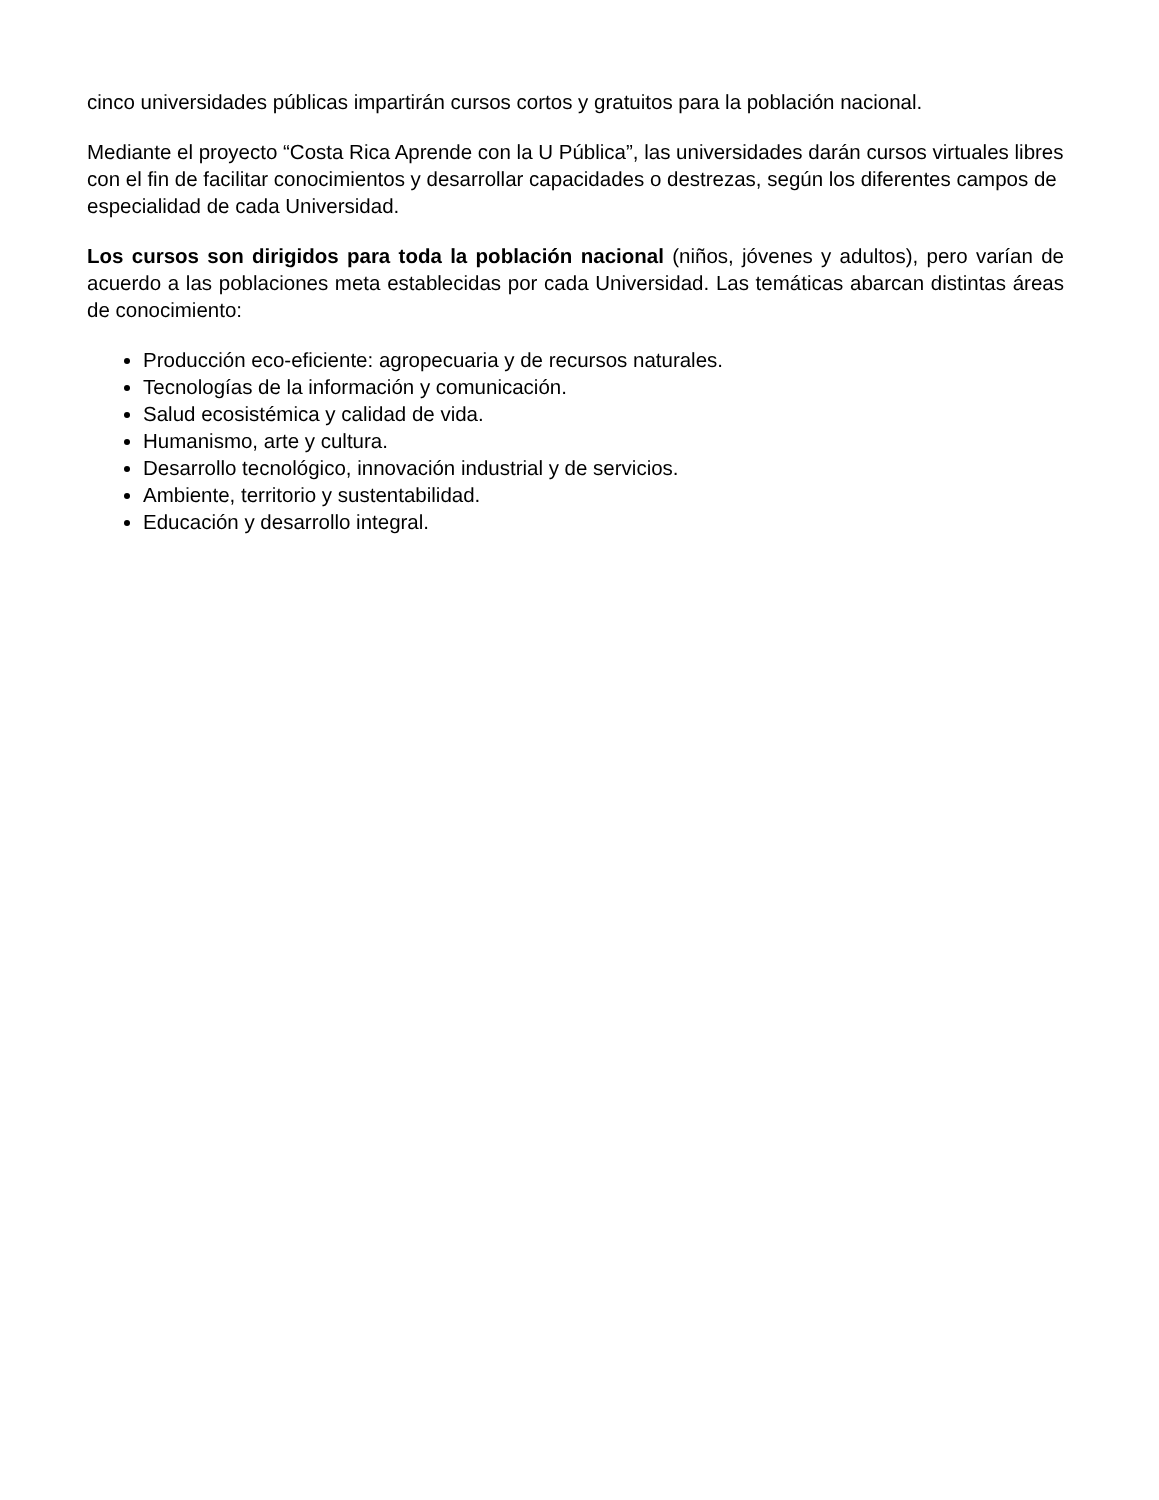cinco universidades públicas impartirán cursos cortos y gratuitos para la población nacional.
Mediante el proyecto “Costa Rica Aprende con la U Pública”, las universidades darán cursos virtuales libres con el fin de facilitar conocimientos y desarrollar capacidades o destrezas, según los diferentes campos de especialidad de cada Universidad.
Los cursos son dirigidos para toda la población nacional (niños, jóvenes y adultos), pero varían de acuerdo a las poblaciones meta establecidas por cada Universidad. Las temáticas abarcan distintas áreas de conocimiento:
Producción eco-eficiente: agropecuaria y de recursos naturales.
Tecnologías de la información y comunicación.
Salud ecosistémica y calidad de vida.
Humanismo, arte y cultura.
Desarrollo tecnológico, innovación industrial y de servicios.
Ambiente, territorio y sustentabilidad.
Educación y desarrollo integral.